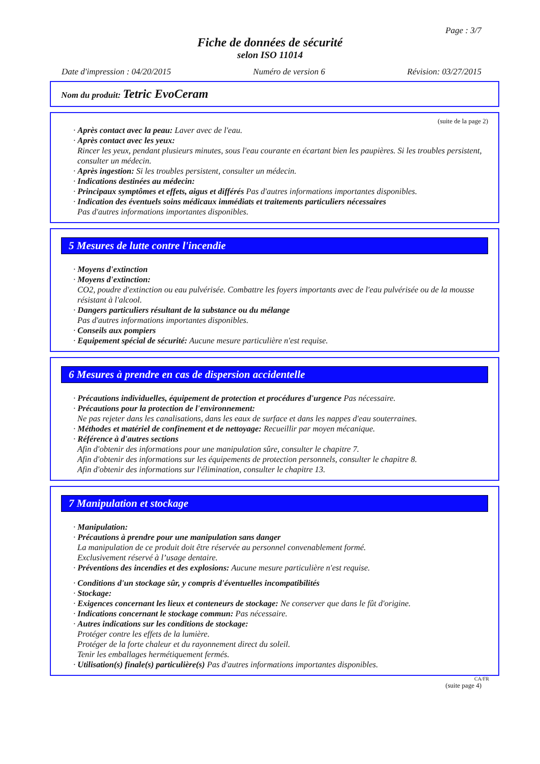Page : 3/7
Fiche de données de sécurité
selon ISO 11014
Date d'impression : 04/20/2015 Numéro de version 6 Révision: 03/27/2015
Nom du produit: Tetric EvoCeram
(suite de la page 2)
· Après contact avec la peau: Laver avec de l'eau.
· Après contact avec les yeux:
Rincer les yeux, pendant plusieurs minutes, sous l'eau courante en écartant bien les paupières. Si les troubles persistent, consulter un médecin.
· Après ingestion: Si les troubles persistent, consulter un médecin.
· Indications destinées au médecin:
· Principaux symptômes et effets, aigus et différés Pas d'autres informations importantes disponibles.
· Indication des éventuels soins médicaux immédiats et traitements particuliers nécessaires
Pas d'autres informations importantes disponibles.
5 Mesures de lutte contre l'incendie
· Moyens d'extinction
· Moyens d'extinction:
CO2, poudre d'extinction ou eau pulvérisée. Combattre les foyers importants avec de l'eau pulvérisée ou de la mousse résistant à l'alcool.
· Dangers particuliers résultant de la substance ou du mélange
Pas d'autres informations importantes disponibles.
· Conseils aux pompiers
· Equipement spécial de sécurité: Aucune mesure particulière n'est requise.
6 Mesures à prendre en cas de dispersion accidentelle
· Précautions individuelles, équipement de protection et procédures d'urgence Pas nécessaire.
· Précautions pour la protection de l'environnement:
Ne pas rejeter dans les canalisations, dans les eaux de surface et dans les nappes d'eau souterraines.
· Méthodes et matériel de confinement et de nettoyage: Recueillir par moyen mécanique.
· Référence à d'autres sections
Afin d'obtenir des informations pour une manipulation sûre, consulter le chapitre 7.
Afin d'obtenir des informations sur les équipements de protection personnels, consulter le chapitre 8.
Afin d'obtenir des informations sur l'élimination, consulter le chapitre 13.
7 Manipulation et stockage
· Manipulation:
· Précautions à prendre pour une manipulation sans danger
La manipulation de ce produit doit être réservée au personnel convenablement formé.
Exclusivement réservé à l’usage dentaire.
· Préventions des incendies et des explosions: Aucune mesure particulière n'est requise.
· Conditions d'un stockage sûr, y compris d'éventuelles incompatibilités
· Stockage:
· Exigences concernant les lieux et conteneurs de stockage: Ne conserver que dans le fût d'origine.
· Indications concernant le stockage commun: Pas nécessaire.
· Autres indications sur les conditions de stockage:
Protéger contre les effets de la lumière.
Protéger de la forte chaleur et du rayonnement direct du soleil.
Tenir les emballages hermétiquement fermés.
· Utilisation(s) finale(s) particulière(s) Pas d'autres informations importantes disponibles.
CA/FR
(suite page 4)